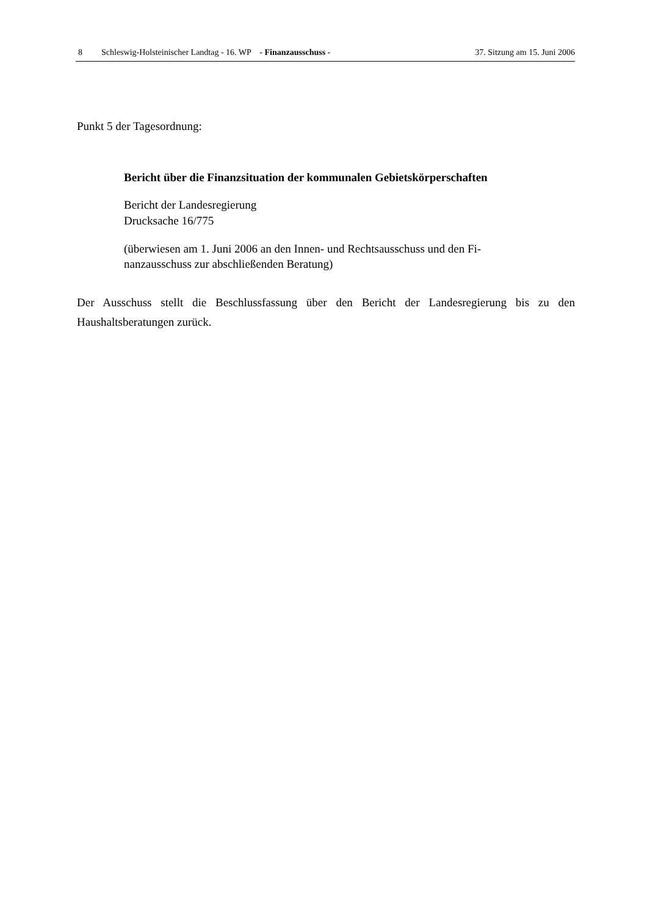8 Schleswig-Holsteinischer Landtag - 16. WP - Finanzausschuss - 37. Sitzung am 15. Juni 2006
Punkt 5 der Tagesordnung:
Bericht über die Finanzsituation der kommunalen Gebietskörperschaften
Bericht der Landesregierung
Drucksache 16/775
(überwiesen am 1. Juni 2006 an den Innen- und Rechtsausschuss und den Fi-
nanzausschuss zur abschließenden Beratung)
Der Ausschuss stellt die Beschlussfassung über den Bericht der Landesregierung bis zu den Haushaltsberatungen zurück.